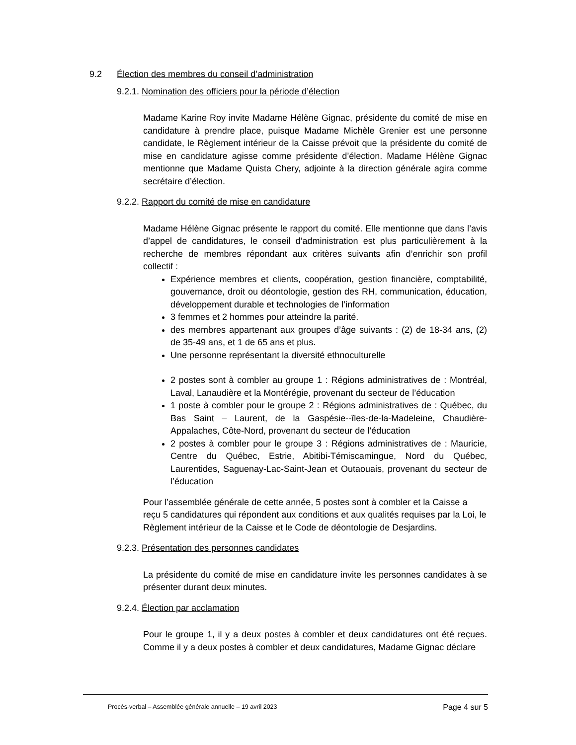9.2 Élection des membres du conseil d’administration
9.2.1. Nomination des officiers pour la période d’élection
Madame Karine Roy invite Madame Hélène Gignac, présidente du comité de mise en candidature à prendre place, puisque Madame Michèle Grenier est une personne candidate, le Règlement intérieur de la Caisse prévoit que la présidente du comité de mise en candidature agisse comme présidente d’élection. Madame Hélène Gignac mentionne que Madame Quista Chery, adjointe à la direction générale agira comme secrétaire d’élection.
9.2.2. Rapport du comité de mise en candidature
Madame Hélène Gignac présente le rapport du comité. Elle mentionne que dans l’avis d’appel de candidatures, le conseil d’administration est plus particulièrement à la recherche de membres répondant aux critères suivants afin d’enrichir son profil collectif :
Expérience membres et clients, coopération, gestion financière, comptabilité, gouvernance, droit ou déontologie, gestion des RH, communication, éducation, développement durable et technologies de l’information
3 femmes et 2 hommes pour atteindre la parité.
des membres appartenant aux groupes d’âge suivants : (2) de 18-34 ans, (2) de 35-49 ans, et 1 de 65 ans et plus.
Une personne représentant la diversité ethnoculturelle
2 postes sont à combler au groupe 1 : Régions administratives de : Montréal, Laval, Lanaudière et la Montérégie, provenant du secteur de l’éducation
1 poste à combler pour le groupe 2 : Régions administratives de : Québec, du Bas Saint – Laurent, de la Gaspésie--îles-de-la-Madeleine, Chaudière-Appalaches, Côte-Nord, provenant du secteur de l’éducation
2 postes à combler pour le groupe 3 : Régions administratives de : Mauricie, Centre du Québec, Estrie, Abitibi-Témiscamingue, Nord du Québec, Laurentides, Saguenay-Lac-Saint-Jean et Outaouais, provenant du secteur de l’éducation
Pour l’assemblée générale de cette année, 5 postes sont à combler et la Caisse a reçu 5 candidatures qui répondent aux conditions et aux qualités requises par la Loi, le Règlement intérieur de la Caisse et le Code de déontologie de Desjardins.
9.2.3. Présentation des personnes candidates
La présidente du comité de mise en candidature invite les personnes candidates à se présenter durant deux minutes.
9.2.4. Élection par acclamation
Pour le groupe 1, il y a deux postes à combler et deux candidatures ont été reçues. Comme il y a deux postes à combler et deux candidatures, Madame Gignac déclare
Procès-verbal – Assemblée générale annuelle – 19 avril 2023 Page 4 sur 5